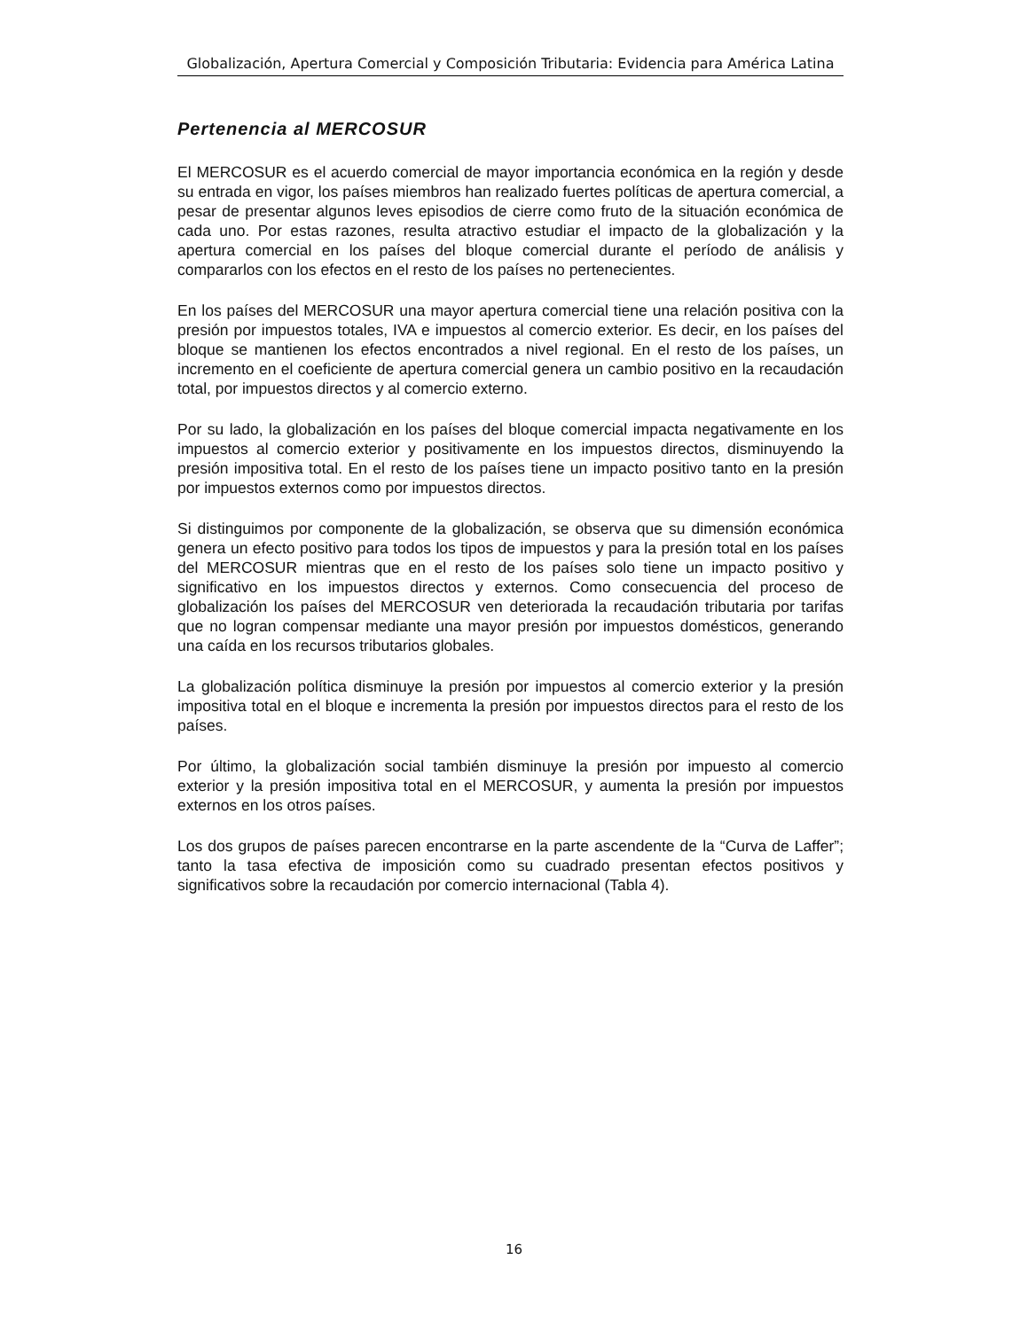Globalización, Apertura Comercial y Composición Tributaria: Evidencia para América Latina
Pertenencia al MERCOSUR
El MERCOSUR es el acuerdo comercial de mayor importancia económica en la región y desde su entrada en vigor, los países miembros han realizado fuertes políticas de apertura comercial, a pesar de presentar algunos leves episodios de cierre como fruto de la situación económica de cada uno. Por estas razones, resulta atractivo estudiar el impacto de la globalización y la apertura comercial en los países del bloque comercial durante el período de análisis y compararlos con los efectos en el resto de los países no pertenecientes.
En los países del MERCOSUR una mayor apertura comercial tiene una relación positiva con la presión por impuestos totales, IVA e impuestos al comercio exterior. Es decir, en los países del bloque se mantienen los efectos encontrados a nivel regional. En el resto de los países, un incremento en el coeficiente de apertura comercial genera un cambio positivo en la recaudación total, por impuestos directos y al comercio externo.
Por su lado, la globalización en los países del bloque comercial impacta negativamente en los impuestos al comercio exterior y positivamente en los impuestos directos, disminuyendo la presión impositiva total. En el resto de los países tiene un impacto positivo tanto en la presión por impuestos externos como por impuestos directos.
Si distinguimos por componente de la globalización, se observa que su dimensión económica genera un efecto positivo para todos los tipos de impuestos y para la presión total en los países del MERCOSUR mientras que en el resto de los países solo tiene un impacto positivo y significativo en los impuestos directos y externos. Como consecuencia del proceso de globalización los países del MERCOSUR ven deteriorada la recaudación tributaria por tarifas que no logran compensar mediante una mayor presión por impuestos domésticos, generando una caída en los recursos tributarios globales.
La globalización política disminuye la presión por impuestos al comercio exterior y la presión impositiva total en el bloque e incrementa la presión por impuestos directos para el resto de los países.
Por último, la globalización social también disminuye la presión por impuesto al comercio exterior y la presión impositiva total en el MERCOSUR, y aumenta la presión por impuestos externos en los otros países.
Los dos grupos de países parecen encontrarse en la parte ascendente de la “Curva de Laffer”; tanto la tasa efectiva de imposición como su cuadrado presentan efectos positivos y significativos sobre la recaudación por comercio internacional (Tabla 4).
16